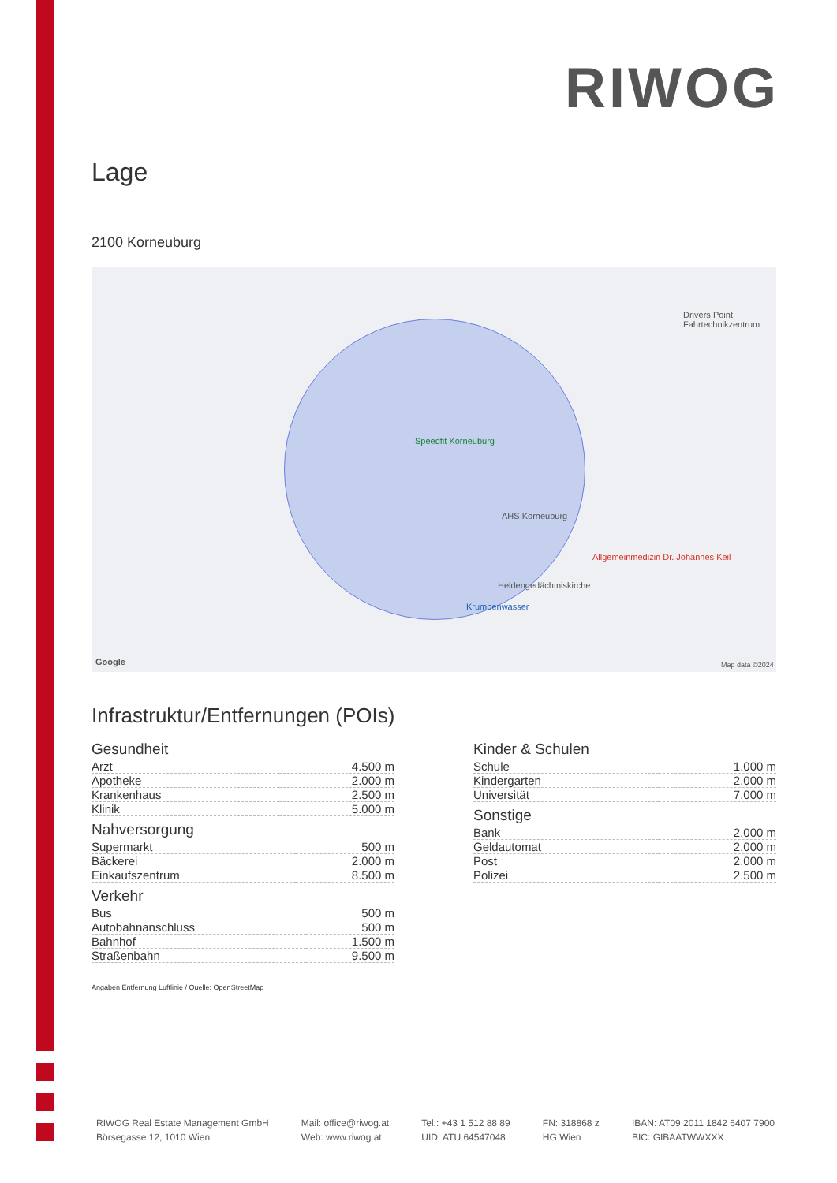RIWOG
Lage
2100 Korneuburg
Speedfit Korneuburg
AHS Korneuburg
Allgemeinmedizin Dr. Johannes Keil
Heldengedächtniskirche
Krumpenwasser
Drivers Point Fahrtechnikzentrum
Google Map data ©2024
Infrastruktur/Entfernungen (POIs)
Gesundheit
| Arzt | 4.500 m |
| Apotheke | 2.000 m |
| Krankenhaus | 2.500 m |
| Klinik | 5.000 m |
Nahversorgung
| Supermarkt | 500 m |
| Bäckerei | 2.000 m |
| Einkaufszentrum | 8.500 m |
Verkehr
| Bus | 500 m |
| Autobahnanschluss | 500 m |
| Bahnhof | 1.500 m |
| Straßenbahn | 9.500 m |
Kinder & Schulen
| Schule | 1.000 m |
| Kindergarten | 2.000 m |
| Universität | 7.000 m |
Sonstige
| Bank | 2.000 m |
| Geldautomat | 2.000 m |
| Post | 2.000 m |
| Polizei | 2.500 m |
Angaben Entfernung Luftlinie / Quelle: OpenStreetMap
RIWOG Real Estate Management GmbH
Börsegasse 12, 1010 Wien
Mail: office@riwog.at
Web: www.riwog.at
Tel.: +43 1 512 88 89
UID: ATU 64547048
FN: 318868 z
HG Wien
IBAN: AT09 2011 1842 6407 7900
BIC: GIBAATWWXXX